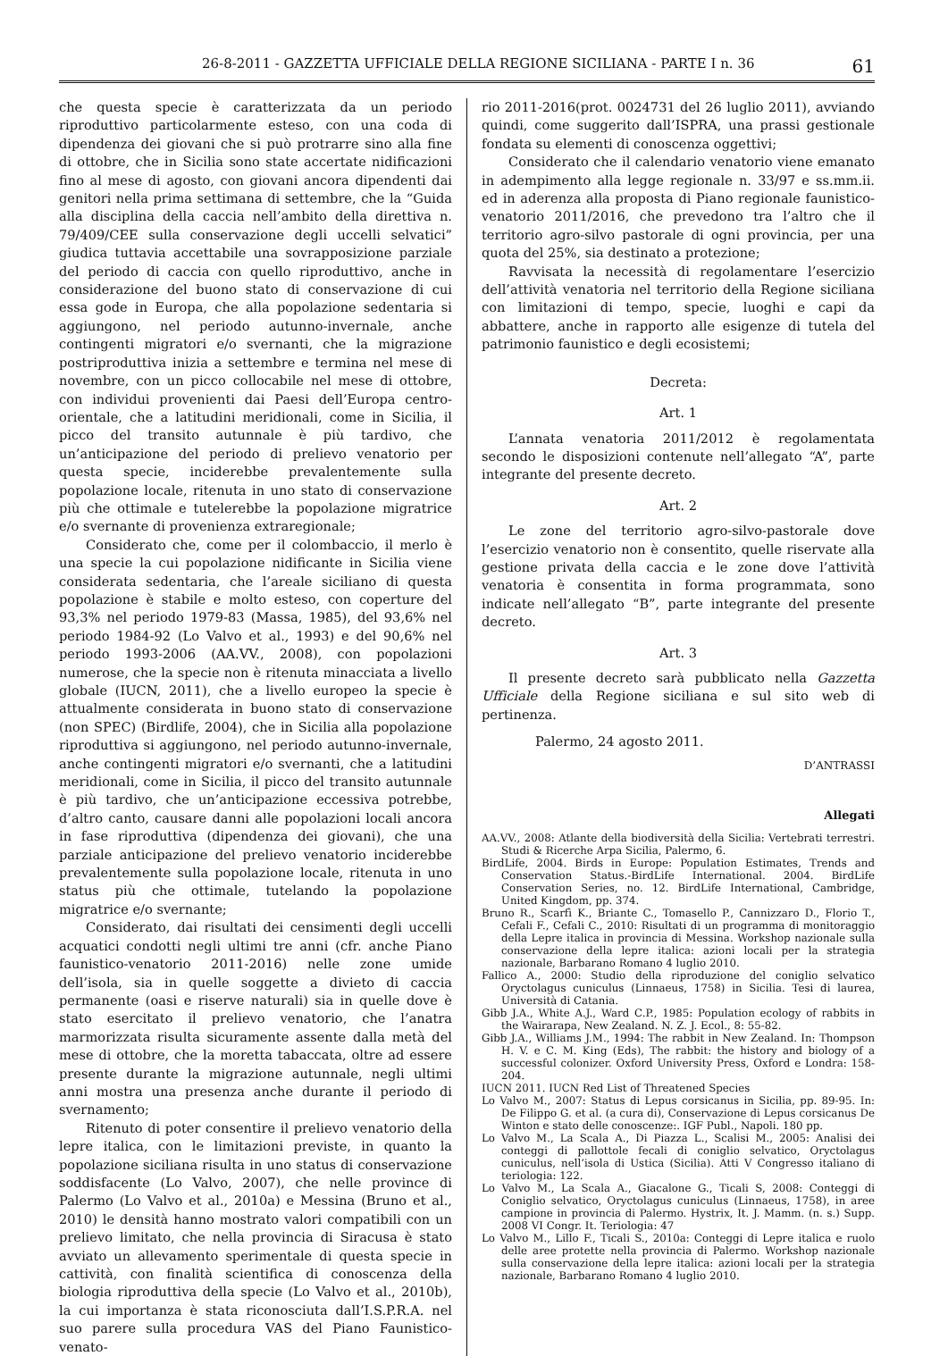26-8-2011 - GAZZETTA UFFICIALE DELLA REGIONE SICILIANA - PARTE I n. 36 61
che questa specie è caratterizzata da un periodo riproduttivo particolarmente esteso, con una coda di dipendenza dei giovani che si può protrarre sino alla fine di ottobre, che in Sicilia sono state accertate nidificazioni fino al mese di agosto, con giovani ancora dipendenti dai genitori nella prima settimana di settembre, che la “Guida alla disciplina della caccia nell’ambito della direttiva n. 79/409/CEE sulla conservazione degli uccelli selvatici” giudica tuttavia accettabile una sovrapposizione parziale del periodo di caccia con quello riproduttivo, anche in considerazione del buono stato di conservazione di cui essa gode in Europa, che alla popolazione sedentaria si aggiungono, nel periodo autunno-invernale, anche contingenti migratori e/o svernanti, che la migrazione postriproduttiva inizia a settembre e termina nel mese di novembre, con un picco collocabile nel mese di ottobre, con individui provenienti dai Paesi dell’Europa centro-orientale, che a latitudini meridionali, come in Sicilia, il picco del transito autunnale è più tardivo, che un’anticipazione del periodo di prelievo venatorio per questa specie, inciderebbe prevalentemente sulla popolazione locale, ritenuta in uno stato di conservazione più che ottimale e tutelerebbe la popolazione migratrice e/o svernante di provenienza extraregionale;
Considerato che, come per il colombaccio, il merlo è una specie la cui popolazione nidificante in Sicilia viene considerata sedentaria, che l’areale siciliano di questa popolazione è stabile e molto esteso, con coperture del 93,3% nel periodo 1979-83 (Massa, 1985), del 93,6% nel periodo 1984-92 (Lo Valvo et al., 1993) e del 90,6% nel periodo 1993-2006 (AA.VV., 2008), con popolazioni numerose, che la specie non è ritenuta minacciata a livello globale (IUCN, 2011), che a livello europeo la specie è attualmente considerata in buono stato di conservazione (non SPEC) (Birdlife, 2004), che in Sicilia alla popolazione riproduttiva si aggiungono, nel periodo autunno-invernale, anche contingenti migratori e/o svernanti, che a latitudini meridionali, come in Sicilia, il picco del transito autunnale è più tardivo, che un’anticipazione eccessiva potrebbe, d’altro canto, causare danni alle popolazioni locali ancora in fase riproduttiva (dipendenza dei giovani), che una parziale anticipazione del prelievo venatorio inciderebbe prevalentemente sulla popolazione locale, ritenuta in uno status più che ottimale, tutelando la popolazione migratrice e/o svernante;
Considerato, dai risultati dei censimenti degli uccelli acquatici condotti negli ultimi tre anni (cfr. anche Piano faunistico-venatorio 2011-2016) nelle zone umide dell’isola, sia in quelle soggette a divieto di caccia permanente (oasi e riserve naturali) sia in quelle dove è stato esercitato il prelievo venatorio, che l’anatra marmorizzata risulta sicuramente assente dalla metà del mese di ottobre, che la moretta tabaccata, oltre ad essere presente durante la migrazione autunnale, negli ultimi anni mostra una presenza anche durante il periodo di svernamento;
Ritenuto di poter consentire il prelievo venatorio della lepre italica, con le limitazioni previste, in quanto la popolazione siciliana risulta in uno status di conservazione soddisfacente (Lo Valvo, 2007), che nelle province di Palermo (Lo Valvo et al., 2010a) e Messina (Bruno et al., 2010) le densità hanno mostrato valori compatibili con un prelievo limitato, che nella provincia di Siracusa è stato avviato un allevamento sperimentale di questa specie in cattività, con finalità scientifica di conoscenza della biologia riproduttiva della specie (Lo Valvo et al., 2010b), la cui importanza è stata riconosciuta dall’I.S.P.R.A. nel suo parere sulla procedura VAS del Piano Faunistico-venato-
rio 2011-2016(prot. 0024731 del 26 luglio 2011), avviando quindi, come suggerito dall’ISPRA, una prassi gestionale fondata su elementi di conoscenza oggettivi;
Considerato che il calendario venatorio viene emanato in adempimento alla legge regionale n. 33/97 e ss.mm.ii. ed in aderenza alla proposta di Piano regionale faunistico-venatorio 2011/2016, che prevedono tra l’altro che il territorio agro-silvo pastorale di ogni provincia, per una quota del 25%, sia destinato a protezione;
Ravvisata la necessità di regolamentare l’esercizio dell’attività venatoria nel territorio della Regione siciliana con limitazioni di tempo, specie, luoghi e capi da abbattere, anche in rapporto alle esigenze di tutela del patrimonio faunistico e degli ecosistemi;
Decreta:
Art. 1
L’annata venatoria 2011/2012 è regolamentata secondo le disposizioni contenute nell’allegato “A”, parte integrante del presente decreto.
Art. 2
Le zone del territorio agro-silvo-pastorale dove l’esercizio venatorio non è consentito, quelle riservate alla gestione privata della caccia e le zone dove l’attività venatoria è consentita in forma programmata, sono indicate nell’allegato “B”, parte integrante del presente decreto.
Art. 3
Il presente decreto sarà pubblicato nella Gazzetta Ufficiale della Regione siciliana e sul sito web di pertinenza.
Palermo, 24 agosto 2011.
D’ANTRASSI
Allegati
AA.VV., 2008: Atlante della biodiversità della Sicilia: Vertebrati terrestri. Studi & Ricerche Arpa Sicilia, Palermo, 6.
BirdLife, 2004. Birds in Europe: Population Estimates, Trends and Conservation Status.-BirdLife International. 2004. BirdLife Conservation Series, no. 12. BirdLife International, Cambridge, United Kingdom, pp. 374.
Bruno R., Scarfì K., Briante C., Tomasello P., Cannizzaro D., Florio T., Cefali F., Cefali C., 2010: Risultati di un programma di monitoraggio della Lepre italica in provincia di Messina. Workshop nazionale sulla conservazione della lepre italica: azioni locali per la strategia nazionale, Barbarano Romano 4 luglio 2010.
Fallico A., 2000: Studio della riproduzione del coniglio selvatico Oryctolagus cuniculus (Linnaeus, 1758) in Sicilia. Tesi di laurea, Università di Catania.
Gibb J.A., White A.J., Ward C.P., 1985: Population ecology of rabbits in the Wairarapa, New Zealand. N. Z. J. Ecol., 8: 55-82.
Gibb J.A., Williams J.M., 1994: The rabbit in New Zealand. In: Thompson H. V. e C. M. King (Eds), The rabbit: the history and biology of a successful colonizer. Oxford University Press, Oxford e Londra: 158-204.
IUCN 2011. IUCN Red List of Threatened Species
Lo Valvo M., 2007: Status di Lepus corsicanus in Sicilia, pp. 89-95. In: De Filippo G. et al. (a cura di), Conservazione di Lepus corsicanus De Winton e stato delle conoscenze:. IGF Publ., Napoli. 180 pp.
Lo Valvo M., La Scala A., Di Piazza L., Scalisi M., 2005: Analisi dei conteggi di pallottole fecali di coniglio selvatico, Oryctolagus cuniculus, nell’isola di Ustica (Sicilia). Atti V Congresso italiano di teriologia: 122.
Lo Valvo M., La Scala A., Giacalone G., Ticali S, 2008: Conteggi di Coniglio selvatico, Oryctolagus cuniculus (Linnaeus, 1758), in aree campione in provincia di Palermo. Hystrix, It. J. Mamm. (n. s.) Supp. 2008 VI Congr. It. Teriologia: 47
Lo Valvo M., Lillo F., Ticali S., 2010a: Conteggi di Lepre italica e ruolo delle aree protette nella provincia di Palermo. Workshop nazionale sulla conservazione della lepre italica: azioni locali per la strategia nazionale, Barbarano Romano 4 luglio 2010.